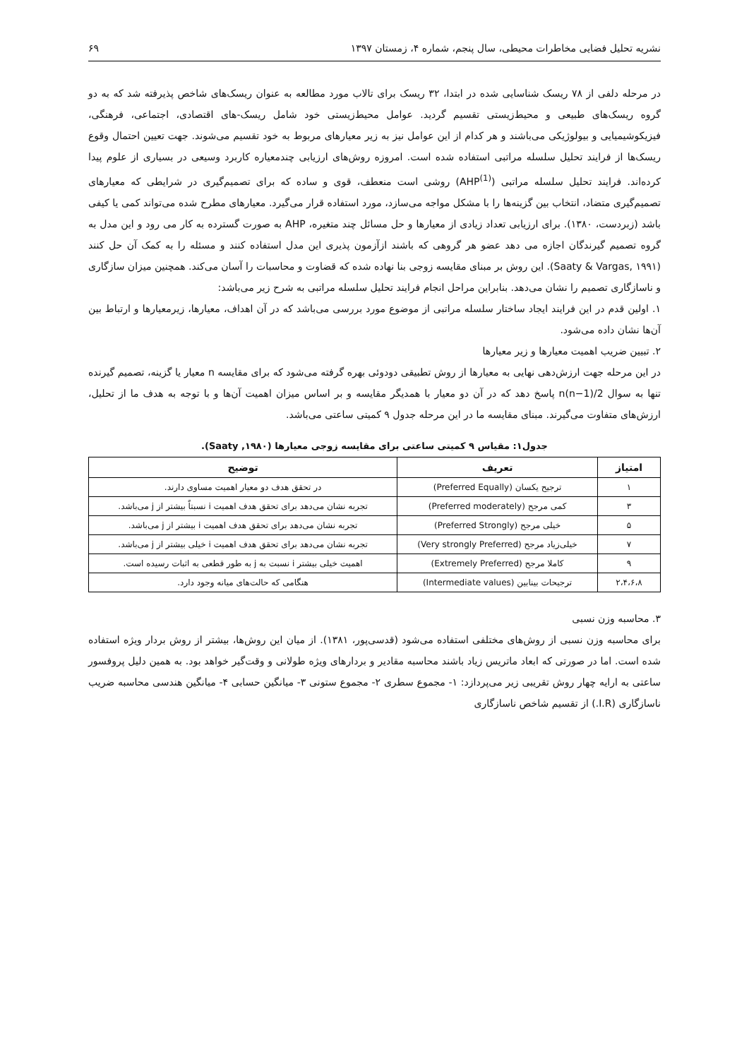نشریه تحلیل فضایی مخاطرات محیطی، سال پنجم، شماره ۴، زمستان ۱۳۹۷ ۶۹
در مرحله دلفی از ۷۸ ریسک شناسایی شده در ابتدا، ۳۲ ریسک برای تالاب مورد مطالعه به عنوان ریسک‌های شاخص پذیرفته شد که به دو گروه ریسک‌های طبیعی و محیط‌زیستی تقسیم گردید. عوامل محیط‌زیستی خود شامل ریسک-های اقتصادی، اجتماعی، فرهنگی، فیزیکوشیمیایی و بیولوژیکی می‌باشند و هر کدام از این عوامل نیز به زیر معیارهای مربوط به خود تقسیم می‌شوند. جهت تعیین احتمال وقوع ریسک‌ها از فرایند تحلیل سلسله مراتبی استفاده شده است. امروزه روش‌های ارزیابی چندمعیاره کاربرد وسیعی در بسیاری از علوم پیدا کرده‌اند. فرایند تحلیل سلسله مراتبی (AHP<sup>(1)</sup>) روشی است منعطف، قوی و ساده که برای تصمیم‌گیری در شرایطی که معیارهای تصمیم‌گیری متضاد، انتخاب بین گزینه‌ها را با مشکل مواجه می‌سازد، مورد استفاده قرار می‌گیرد. معیارهای مطرح شده می‌تواند کمی یا کیفی باشد (زبردست، ۱۳۸۰). برای ارزیابی تعداد زیادی از معیارها و حل مسائل چند متغیره، AHP به صورت گسترده به کار می رود و این مدل به گروه تصمیم گیرندگان اجازه می دهد عضو هر گروهی که باشند ازآزمون پذیری این مدل استفاده کنند و مسئله را به کمک آن حل کنند (Saaty & Vargas, ۱۹۹۱). این روش بر مبنای مقایسه زوجی بنا نهاده شده که قضاوت و محاسبات را آسان می‌کند. همچنین میزان سازگاری و ناسازگاری تصمیم را نشان می‌دهد. بنابراین مراحل انجام فرایند تحلیل سلسله مراتبی به شرح زیر می‌باشد:
۱. اولین قدم در این فرایند ایجاد ساختار سلسله مراتبی از موضوع مورد بررسی می‌باشد که در آن اهداف، معیارها، زیرمعیارها و ارتباط بین آن‌ها نشان داده می‌شود.
۲. تبیین ضریب اهمیت معیارها و زیر معیارها
در این مرحله جهت ارزش‌دهی نهایی به معیارها از روش تطبیقی دودوئی بهره گرفته می‌شود که برای مقایسه n معیار یا گزینه، تصمیم گیرنده تنها به سوال n(n−1)/2 پاسخ دهد که در آن دو معیار با همدیگر مقایسه و بر اساس میزان اهمیت آن‌ها و با توجه به هدف ما از تحلیل، ارزش‌های متفاوت می‌گیرند. مبنای مقایسه ما در این مرحله جدول ۹ کمیتی ساعتی می‌باشد.
جدول۱: مقیاس ۹ کمیتی ساعتی برای مقایسه زوجی معیارها (Saaty ,۱۹۸۰).
| امتیاز | تعریف | توضیح |
| --- | --- | --- |
| ۱ | ترجیح یکسان (Preferred Equally) | در تحقق هدف دو معیار اهمیت مساوی دارند. |
| ۳ | کمی مرجح (Preferred moderately) | تجربه نشان می‌دهد برای تحقق هدف اهمیت i نسبتاً بیشتر از j می‌باشد. |
| ۵ | خیلی مرجح (Preferred Strongly) | تجربه نشان می‌دهد برای تحقق هدف اهمیت i بیشتر از j می‌باشد. |
| ۷ | خیلی‌زیاد مرجح (Very strongly Preferred) | تجربه نشان می‌دهد برای تحقق هدف اهمیت i خیلی بیشتر از j می‌باشد. |
| ۹ | کاملا مرجح (Extremely Preferred) | اهمیت خیلی بیشتر i نسبت به j به طور قطعی به اثبات رسیده است. |
| ۲،۴،۶،۸ | ترجیحات بینابین (Intermediate values) | هنگامی که حالت‌های میانه وجود دارد. |
۳. محاسبه وزن نسبی
برای محاسبه وزن نسبی از روش‌های مختلفی استفاده می‌شود (قدسی‌پور، ۱۳۸۱). از میان این روش‌ها، بیشتر از روش بردار ویژه استفاده شده است. اما در صورتی که ابعاد ماتریس زیاد باشند محاسبه مقادیر و بردارهای ویژه طولانی و وقت‌گیر خواهد بود. به همین دلیل پروفسور ساعتی به ارایه چهار روش تقریبی زیر می‌پردازد: ۱- مجموع سطری ۲- مجموع ستونی ۳- میانگین حسابی ۴- میانگین هندسی محاسبه ضریب ناسازگاری (I.R.) از تقسیم شاخص ناسازگاری